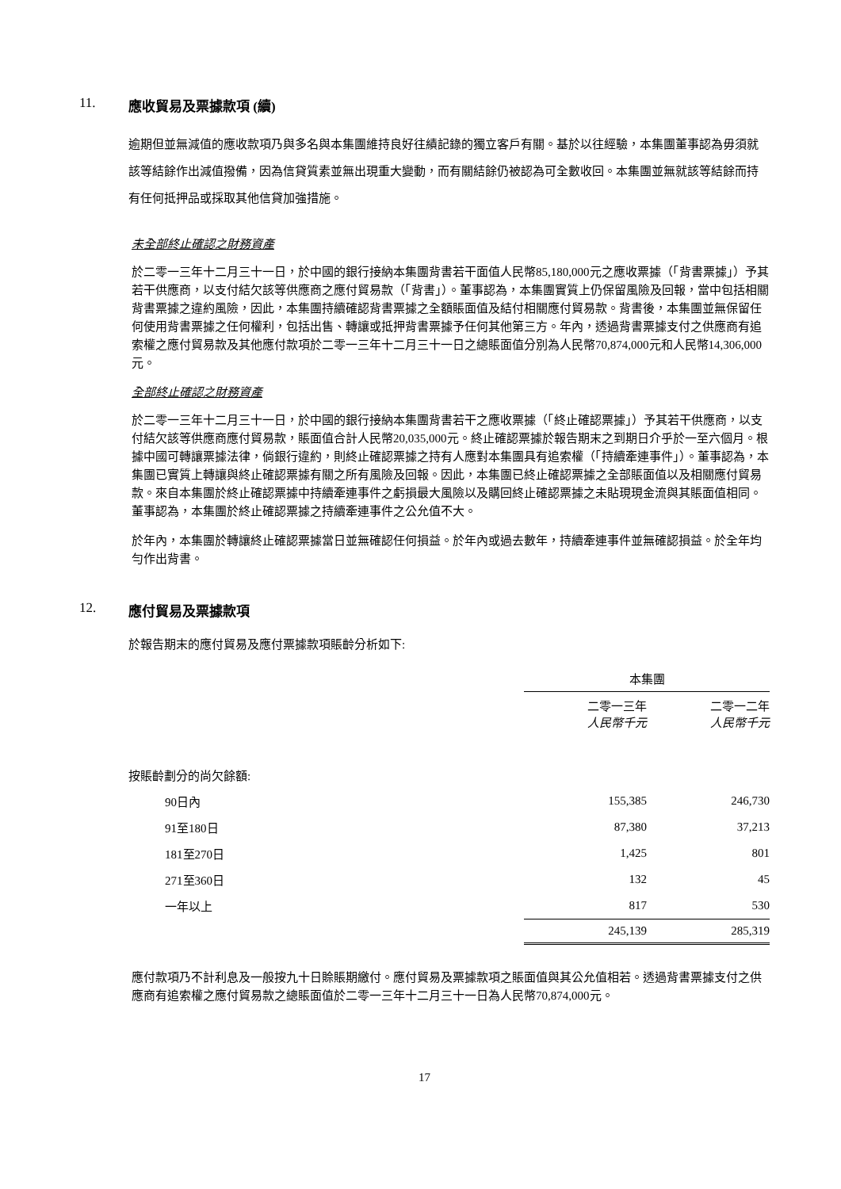11. 應收貿易及票據款項 (續)
逾期但並無減值的應收款項乃與多名與本集團維持良好往績記錄的獨立客戶有關。基於以往經驗，本集團董事認為毋須就該等結餘作出減值撥備，因為信貸質素並無出現重大變動，而有關結餘仍被認為可全數收回。本集團並無就該等結餘而持有任何抵押品或採取其他信貸加強措施。
未全部終止確認之財務資產
於二零一三年十二月三十一日，於中國的銀行接納本集團背書若干面值人民幣85,180,000元之應收票據（「背書票據」）予其若干供應商，以支付結欠該等供應商之應付貿易款（「背書」）。董事認為，本集團實質上仍保留風險及回報，當中包括相關背書票據之違約風險，因此，本集團持續確認背書票據之全額賬面值及結付相關應付貿易款。背書後，本集團並無保留任何使用背書票據之任何權利，包括出售、轉讓或抵押背書票據予任何其他第三方。年內，透過背書票據支付之供應商有追索權之應付貿易款及其他應付款項於二零一三年十二月三十一日之總賬面值分別為人民幣70,874,000元和人民幣14,306,000元。
全部終止確認之財務資產
於二零一三年十二月三十一日，於中國的銀行接納本集團背書若干之應收票據（「終止確認票據」）予其若干供應商，以支付結欠該等供應商應付貿易款，賬面值合計人民幣20,035,000元。終止確認票據於報告期末之到期日介乎於一至六個月。根據中國可轉讓票據法律，倘銀行違約，則終止確認票據之持有人應對本集團具有追索權（「持續牽連事件」）。董事認為，本集團已實質上轉讓與終止確認票據有關之所有風險及回報。因此，本集團已終止確認票據之全部賬面值以及相關應付貿易款。來自本集團於終止確認票據中持續牽連事件之虧損最大風險以及購回終止確認票據之未貼現現金流與其賬面值相同。董事認為，本集團於終止確認票據之持續牽連事件之公允值不大。
於年內，本集團於轉讓終止確認票據當日並無確認任何損益。於年內或過去數年，持續牽連事件並無確認損益。於全年均勻作出背書。
12. 應付貿易及票據款項
於報告期末的應付貿易及應付票據款項賬齡分析如下:
| | 本集團 | |
| --- | --- | --- |
| | 二零一三年 人民幣千元 | 二零一二年 人民幣千元 |
| 按賬齡劃分的尚欠餘額: | | |
| 90日內 | 155,385 | 246,730 |
| 91至180日 | 87,380 | 37,213 |
| 181至270日 | 1,425 | 801 |
| 271至360日 | 132 | 45 |
| 一年以上 | 817 | 530 |
| | 245,139 | 285,319 |
應付款項乃不計利息及一般按九十日賒賬期繳付。應付貿易及票據款項之賬面值與其公允值相若。透過背書票據支付之供應商有追索權之應付貿易款之總賬面值於二零一三年十二月三十一日為人民幣70,874,000元。
17